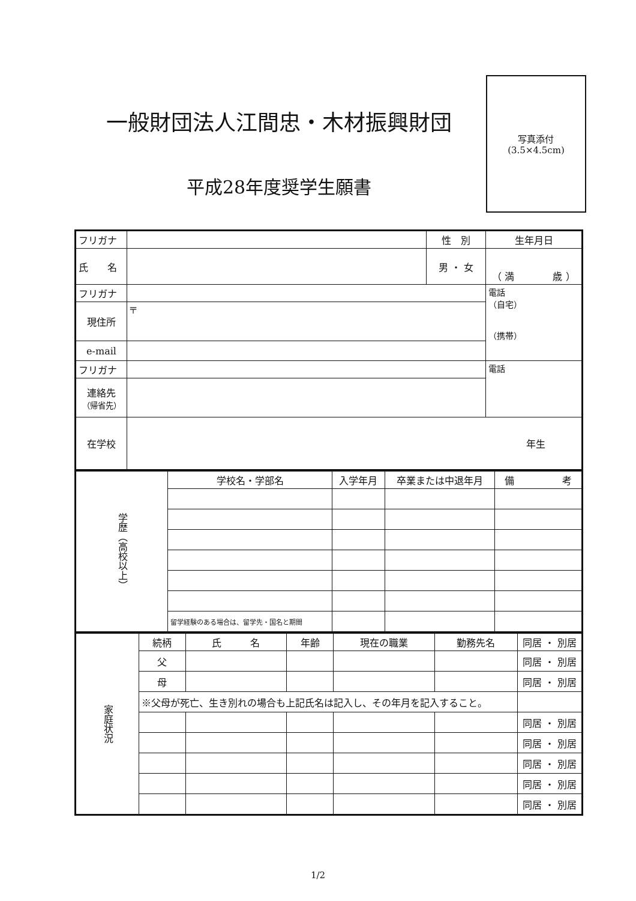一般財団法人江間忠・木材振興財団
平成28年度奨学生願書
写真添付
(3.5×4.5cm)
| フリガナ | | 性 別 | 生年月日 |
| 氏 名 | | 男 ・ 女 | （ 満 歳 ） |
| フリガナ | | | 電話 （自宅） （携帯） |
| 現住所 | 〒 | | |
| e-mail | | | |
| フリガナ | | | 電話 |
| 連絡先 （帰省先） | | | |
| 在学校 | 年生 | | |
| 学歴（高校以上） | 学校名・学部名 | 入学年月 | 卒業または中退年月 | 備 考 |
| | 留学経験のある場合は、留学先・国名と期間 | | | |
| 家庭状況 | 続柄 | 氏 名 | 年齢 | 現在の職業 | 勤務先名 | 同居 ・ 別居 |
| | 父 | | | | | 同居 ・ 別居 |
| | 母 | | | | | 同居 ・ 別居 |
| | ※父母が死亡、生き別れの場合も上記氏名は記入し、その年月を記入すること。 | | | | | |
| | | | | | | 同居 ・ 別居 |
| | | | | | | 同居 ・ 別居 |
| | | | | | | 同居 ・ 別居 |
| | | | | | | 同居 ・ 別居 |
| | | | | | | 同居 ・ 別居 |
1/2